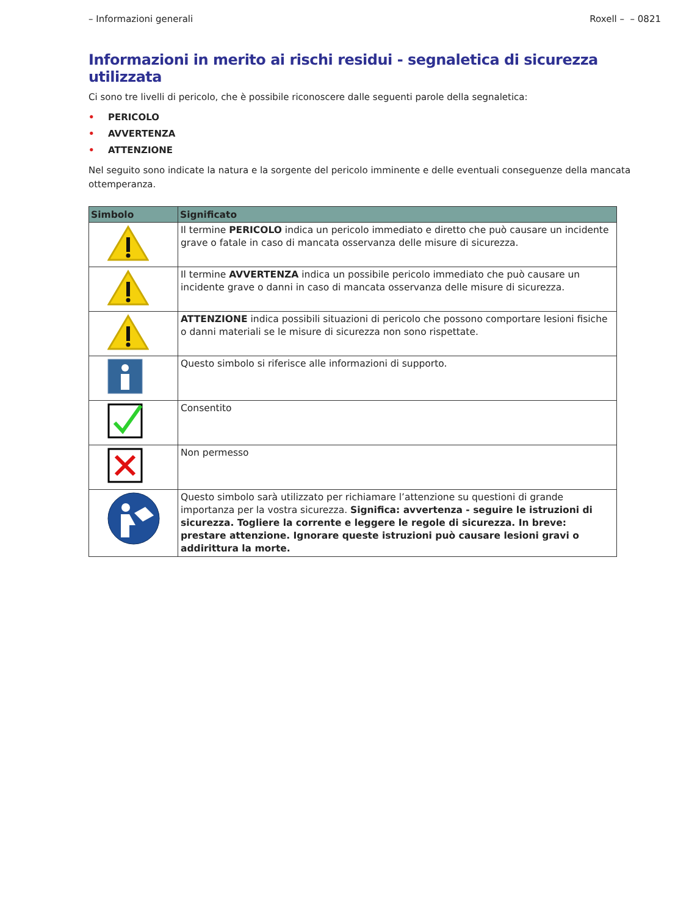– Informazioni generali Roxell – – 0821
Informazioni in merito ai rischi residui - segnaletica di sicurezza utilizzata
Ci sono tre livelli di pericolo, che è possibile riconoscere dalle seguenti parole della segnaletica:
• PERICOLO
• AVVERTENZA
• ATTENZIONE
Nel seguito sono indicate la natura e la sorgente del pericolo imminente e delle eventuali conseguenze della mancata ottemperanza.
| Simbolo | Significato |
| --- | --- |
| | Il termine PERICOLO indica un pericolo immediato e diretto che può causare un incidente grave o fatale in caso di mancata osservanza delle misure di sicurezza. |
| | Il termine AVVERTENZA indica un possibile pericolo immediato che può causare un incidente grave o danni in caso di mancata osservanza delle misure di sicurezza. |
| | ATTENZIONE indica possibili situazioni di pericolo che possono comportare lesioni fisiche o danni materiali se le misure di sicurezza non sono rispettate. |
| | Questo simbolo si riferisce alle informazioni di supporto. |
| | Consentito |
| | Non permesso |
| | Questo simbolo sarà utilizzato per richiamare l’attenzione su questioni di grande importanza per la vostra sicurezza. Significa: avvertenza - seguire le istruzioni di sicurezza. Togliere la corrente e leggere le regole di sicurezza. In breve: prestare attenzione. Ignorare queste istruzioni può causare lesioni gravi o addirittura la morte. |